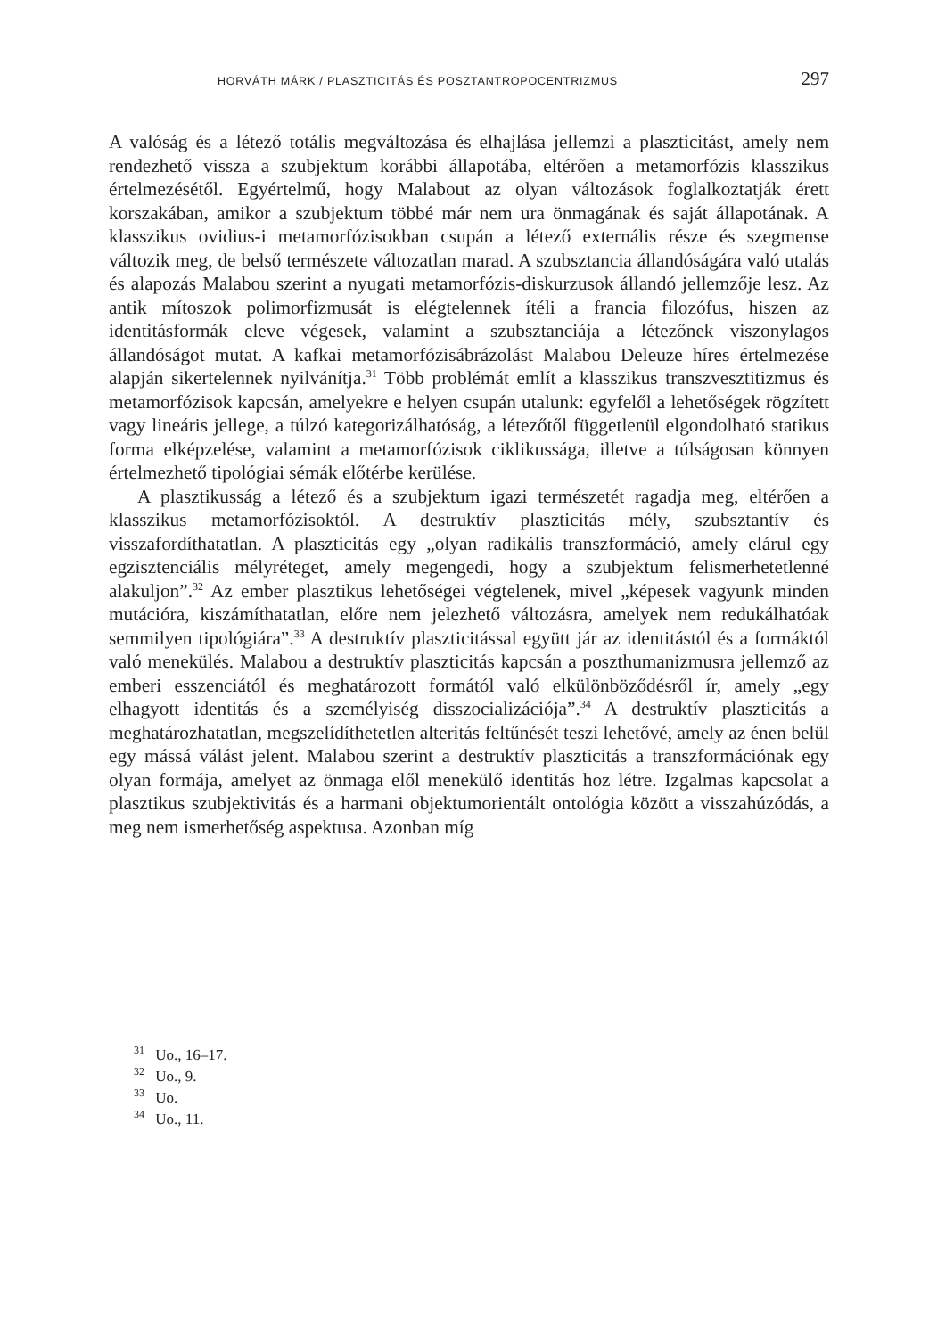HORVÁTH MÁRK / PLASZTICITÁS ÉS POSZTANTROPOCENTRIZMUS 297
A valóság és a létező totális megváltozása és elhajlása jellemzi a plaszticitást, amely nem rendezhető vissza a szubjektum korábbi állapotába, eltérően a metamorfózis klasszikus értelmezésétől. Egyértelmű, hogy Malabout az olyan változások foglalkoztatják érett korszakában, amikor a szubjektum többé már nem ura önmagának és saját állapotának. A klasszikus ovidius-i metamorfózisokban csupán a létező externális része és szegmense változik meg, de belső természete változatlan marad. A szubsztancia állandóságára való utalás és alapozás Malabou szerint a nyugati metamorfózis-diskurzusok állandó jellemzője lesz. Az antik mítoszok polimorfizmusát is elégtelennek ítéli a francia filozófus, hiszen az identitásformák eleve végesek, valamint a szubsztanciája a létezőnek viszonylagos állandóságot mutat. A kafkai metamorfózisábrázolást Malabou Deleuze híres értelmezése alapján sikertelennek nyilvánítja.<sup>31</sup> Több problémát említ a klasszikus transzvesztitizmus és metamorfózisok kapcsán, amelyekre e helyen csupán utalunk: egyfelől a lehetőségek rögzített vagy lineáris jellege, a túlzó kategorizálhatóság, a létezőtől függetlenül elgondolható statikus forma elképzelése, valamint a metamorfózisok ciklikussága, illetve a túlságosan könnyen értelmezhető tipológiai sémák előtérbe kerülése.
A plasztikusság a létező és a szubjektum igazi természetét ragadja meg, eltérően a klasszikus metamorfózisoktól. A destruktív plaszticitás mély, szubsztantív és visszafordíthatatlan. A plaszticitás egy „olyan radikális transzformáció, amely elárul egy egzisztenciális mélyréteget, amely megengedi, hogy a szubjektum felismerhetetlenné alakuljon”.<sup>32</sup> Az ember plasztikus lehetőségei végtelenek, mivel „képesek vagyunk minden mutációra, kiszámíthatatlan, előre nem jelezhető változásra, amelyek nem redukálhatóak semmilyen tipológiára”.<sup>33</sup> A destruktív plaszticitással együtt jár az identitástól és a formáktól való menekülés. Malabou a destruktív plaszticitás kapcsán a poszthumanizmusra jellemző az emberi esszenciától és meghatározott formától való elkülönböződésről ír, amely „egy elhagyott identitás és a személyiség disszocializációja”.<sup>34</sup> A destruktív plaszticitás a meghatározhatatlan, megszelídíthetetlen alteritás feltűnését teszi lehetővé, amely az énen belül egy mássá válást jelent. Malabou szerint a destruktív plaszticitás a transzformációnak egy olyan formája, amelyet az önmaga elől menekülő identitás hoz létre. Izgalmas kapcsolat a plasztikus szubjektivitás és a harmani objektumorientált ontológia között a visszahúzódás, a meg nem ismerhetőség aspektusa. Azonban míg
<sup>31</sup> Uo., 16–17.
<sup>32</sup> Uo., 9.
<sup>33</sup> Uo.
<sup>34</sup> Uo., 11.